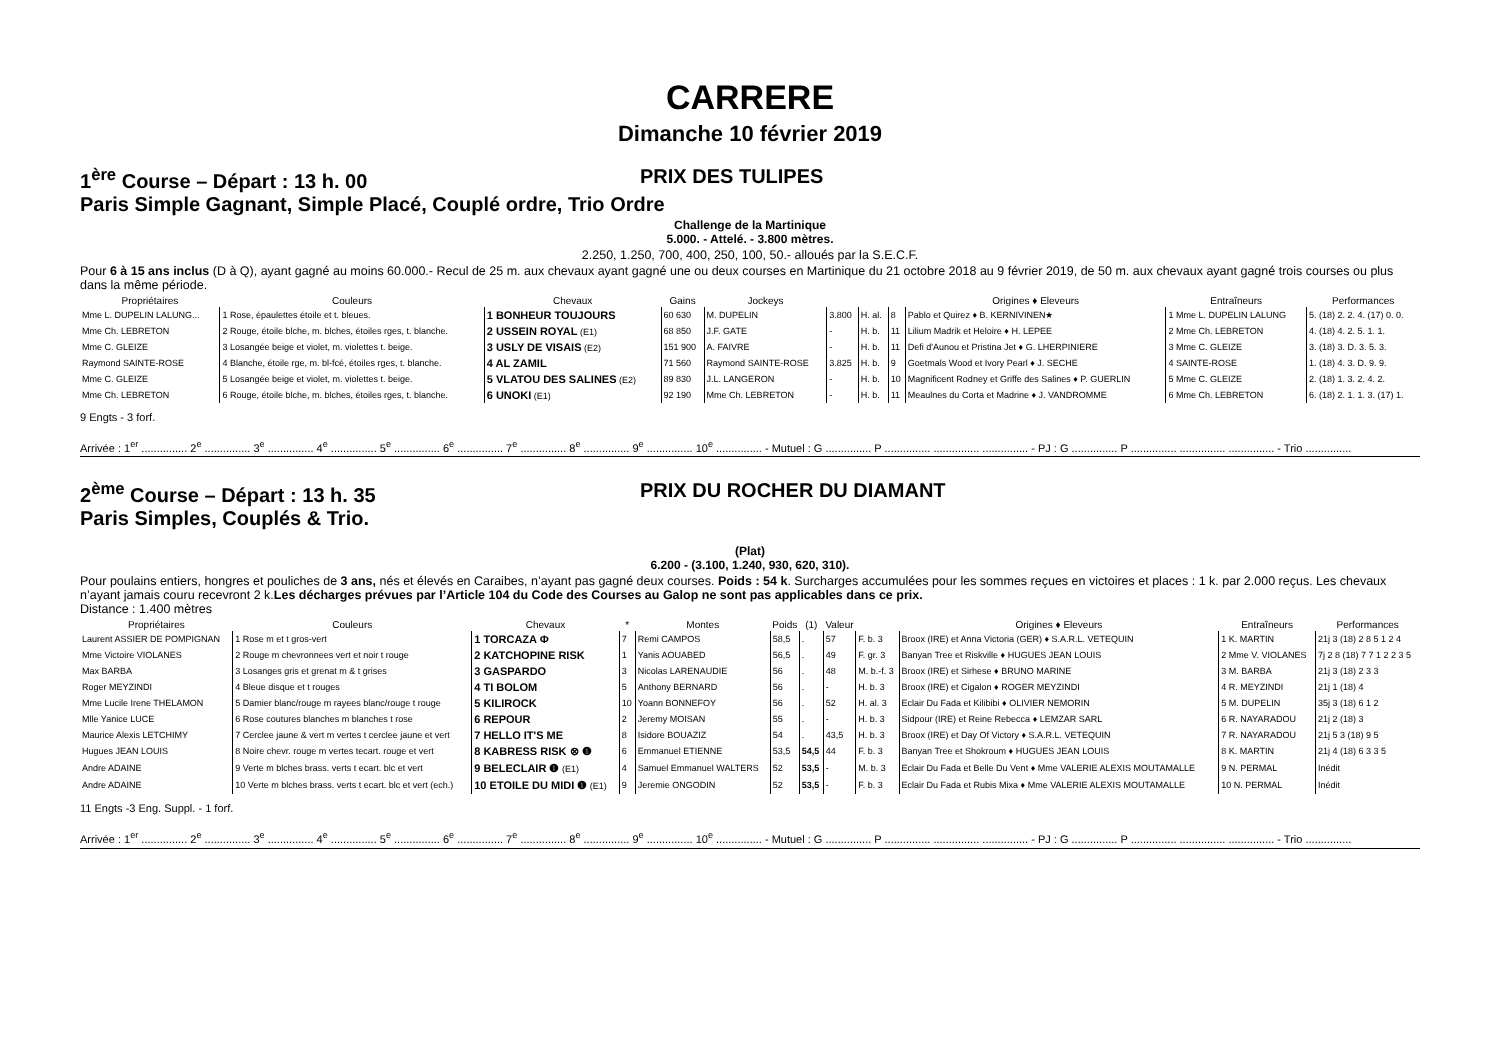CARRERE
Dimanche 10 février 2019
1<sup>ère</sup> Course – Départ : 13 h. 00 PRIX DES TULIPES
Paris Simple Gagnant, Simple Placé, Couplé ordre, Trio Ordre
Challenge de la Martinique
5.000. - Attelé. - 3.800 mètres.
2.250, 1.250, 700, 400, 250, 100, 50.- alloués par la S.E.C.F.
Pour 6 à 15 ans inclus (D à Q), ayant gagné au moins 60.000.- Recul de 25 m. aux chevaux ayant gagné une ou deux courses en Martinique du 21 octobre 2018 au 9 février 2019, de 50 m. aux chevaux ayant gagné trois courses ou plus dans la même période.
| Propriétaires | Couleurs | Chevaux | Gains | Jockeys | | | | Origines ♦ Eleveurs | Entraîneurs | Performances |
| --- | --- | --- | --- | --- | --- | --- | --- | --- | --- | --- |
| Mme L. DUPELIN LALUNG... | 1 Rose, épaulettes étoile et t. bleues. | 1 BONHEUR TOUJOURS | 60 630 | M. DUPELIN | 3.800 | H. al. | 8 | Pablo et Quirez ♦ B. KERNIVINEN★ | 1 Mme L. DUPELIN LALUNG | 5. (18) 2. 2. 4. (17) 0. 0. |
| Mme Ch. LEBRETON | 2 Rouge, étoile blche, m. blches, étoiles rges, t. blanche. | 2 USSEIN ROYAL (E1) | 68 850 | J.F. GATE | - | H. b. | 11 | Lilium Madrik et Heloire ♦ H. LEPEE | 2 Mme Ch. LEBRETON | 4. (18) 4. 2. 5. 1. 1. |
| Mme C. GLEIZE | 3 Losangée beige et violet, m. violettes t. beige. | 3 USLY DE VISAIS (E2) | 151 900 | A. FAIVRE | - | H. b. | 11 | Defi d'Aunou et Pristina Jet ♦ G. LHERPINIERE | 3 Mme C. GLEIZE | 3. (18) 3. D. 3. 5. 3. |
| Raymond SAINTE-ROSE | 4 Blanche, étoile rge, m. bl-fcé, étoiles rges, t. blanche. | 4 AL ZAMIL | 71 560 | Raymond SAINTE-ROSE | 3.825 | H. b. | 9 | Goetmals Wood et Ivory Pearl ♦ J. SECHE | 4 SAINTE-ROSE | 1. (18) 4. 3. D. 9. 9. |
| Mme C. GLEIZE | 5 Losangée beige et violet, m. violettes t. beige. | 5 VLATOU DES SALINES (E2) | 89 830 | J.L. LANGERON | - | H. b. | 10 | Magnificent Rodney et Griffe des Salines ♦ P. GUERLIN | 5 Mme C. GLEIZE | 2. (18) 1. 3. 2. 4. 2. |
| Mme Ch. LEBRETON | 6 Rouge, étoile blche, m. blches, étoiles rges, t. blanche. | 6 UNOKI (E1) | 92 190 | Mme Ch. LEBRETON | - | H. b. | 11 | Meaulnes du Corta et Madrine ♦ J. VANDROMME | 6 Mme Ch. LEBRETON | 6. (18) 2. 1. 1. 3. (17) 1. |
9 Engts - 3 forf.
Arrivée : 1<sup>er</sup> ............... 2<sup>e</sup> ............... 3<sup>e</sup> ............... 4<sup>e</sup> ............... 5<sup>e</sup> ............... 6<sup>e</sup> ............... 7<sup>e</sup> ............... 8<sup>e</sup> ............... 9<sup>e</sup> ............... 10<sup>e</sup> ............... - Mutuel : G ............... P ............... ............... ............... - PJ : G ............... P ............... ............... ............... - Trio ...............
2<sup>ème</sup> Course – Départ : 13 h. 35 PRIX DU ROCHER DU DIAMANT
Paris Simples, Couplés & Trio.
(Plat)
6.200 - (3.100, 1.240, 930, 620, 310).
Pour poulains entiers, hongres et pouliches de 3 ans, nés et élevés en Caraibes, n’ayant pas gagné deux courses. Poids : 54 k. Surcharges accumulées pour les sommes reçues en victoires et places : 1 k. par 2.000 reçus. Les chevaux n’ayant jamais couru recevront 2 k.Les décharges prévues par l’Article 104 du Code des Courses au Galop ne sont pas applicables dans ce prix.
Distance : 1.400 mètres
| Propriétaires | Couleurs | Chevaux | * | Montes | Poids | (1) | Valeur | | Origines ♦ Eleveurs | Entraîneurs | Performances |
| --- | --- | --- | --- | --- | --- | --- | --- | --- | --- | --- | --- |
| Laurent ASSIER DE POMPIGNAN | 1 Rose m et t gros-vert | 1 TORCAZA Φ | 7 | Remi CAMPOS | 58,5 | . | 57 | F. b. 3 | Broox (IRE) et Anna Victoria (GER) ♦ S.A.R.L. VETEQUIN | 1 K. MARTIN | 21j 3 (18) 2 8 5 1 2 4 |
| Mme Victoire VIOLANES | 2 Rouge m chevronnees vert et noir t rouge | 2 KATCHOPINE RISK | 1 | Yanis AOUABED | 56,5 | . | 49 | F. gr. 3 | Banyan Tree et Riskville ♦ HUGUES JEAN LOUIS | 2 Mme V. VIOLANES | 7j 2 8 (18) 7 7 1 2 2 3 5 |
| Max BARBA | 3 Losanges gris et grenat m & t grises | 3 GASPARDO | 3 | Nicolas LARENAUDIE | 56 | . | 48 | M. b.-f. 3 | Broox (IRE) et Sirhese ♦ BRUNO MARINE | 3 M. BARBA | 21j 3 (18) 2 3 3 |
| Roger MEYZINDI | 4 Bleue disque et t rouges | 4 TI BOLOM | 5 | Anthony BERNARD | 56 | . | - | H. b. 3 | Broox (IRE) et Cigalon ♦ ROGER MEYZINDI | 4 R. MEYZINDI | 21j 1 (18) 4 |
| Mme Lucile Irene THELAMON | 5 Damier blanc/rouge m rayees blanc/rouge t rouge | 5 KILIROCK | 10 | Yoann BONNEFOY | 56 | . | 52 | H. al. 3 | Eclair Du Fada et Kilibibi ♦ OLIVIER NEMORIN | 5 M. DUPELIN | 35j 3 (18) 6 1 2 |
| Mlle Yanice LUCE | 6 Rose coutures blanches m blanches t rose | 6 REPOUR | 2 | Jeremy MOISAN | 55 | . | - | H. b. 3 | Sidpour (IRE) et Reine Rebecca ♦ LEMZAR SARL | 6 R. NAYARADOU | 21j 2 (18) 3 |
| Maurice Alexis LETCHIMY | 7 Cerclee jaune & vert m vertes t cerclee jaune et vert | 7 HELLO IT'S ME | 8 | Isidore BOUAZIZ | 54 | . | 43,5 | H. b. 3 | Broox (IRE) et Day Of Victory ♦ S.A.R.L. VETEQUIN | 7 R. NAYARADOU | 21j 5 3 (18) 9 5 |
| Hugues JEAN LOUIS | 8 Noire chevr. rouge m vertes tecart. rouge et vert | 8 KABRESS RISK ⊗ ❶ | 6 | Emmanuel ETIENNE | 53,5 | 54,5 | 44 | F. b. 3 | Banyan Tree et Shokroum ♦ HUGUES JEAN LOUIS | 8 K. MARTIN | 21j 4 (18) 6 3 3 5 |
| Andre ADAINE | 9 Verte m blches brass. verts t ecart. blc et vert | 9 BELECLAIR ❶ (E1) | 4 | Samuel Emmanuel WALTERS | 52 | 53,5 | - | M. b. 3 | Eclair Du Fada et Belle Du Vent ♦ Mme VALERIE ALEXIS MOUTAMALLE | 9 N. PERMAL | Inédit |
| Andre ADAINE | 10 Verte m blches brass. verts t ecart. blc et vert (ech.) | 10 ETOILE DU MIDI ❶ (E1) | 9 | Jeremie ONGODIN | 52 | 53,5 | - | F. b. 3 | Eclair Du Fada et Rubis Mixa ♦ Mme VALERIE ALEXIS MOUTAMALLE | 10 N. PERMAL | Inédit |
11 Engts -3 Eng. Suppl. - 1 forf.
Arrivée : 1<sup>er</sup> ............... 2<sup>e</sup> ............... 3<sup>e</sup> ............... 4<sup>e</sup> ............... 5<sup>e</sup> ............... 6<sup>e</sup> ............... 7<sup>e</sup> ............... 8<sup>e</sup> ............... 9<sup>e</sup> ............... 10<sup>e</sup> ............... - Mutuel : G ............... P ............... ............... ............... - PJ : G ............... P ............... ............... ............... - Trio ...............